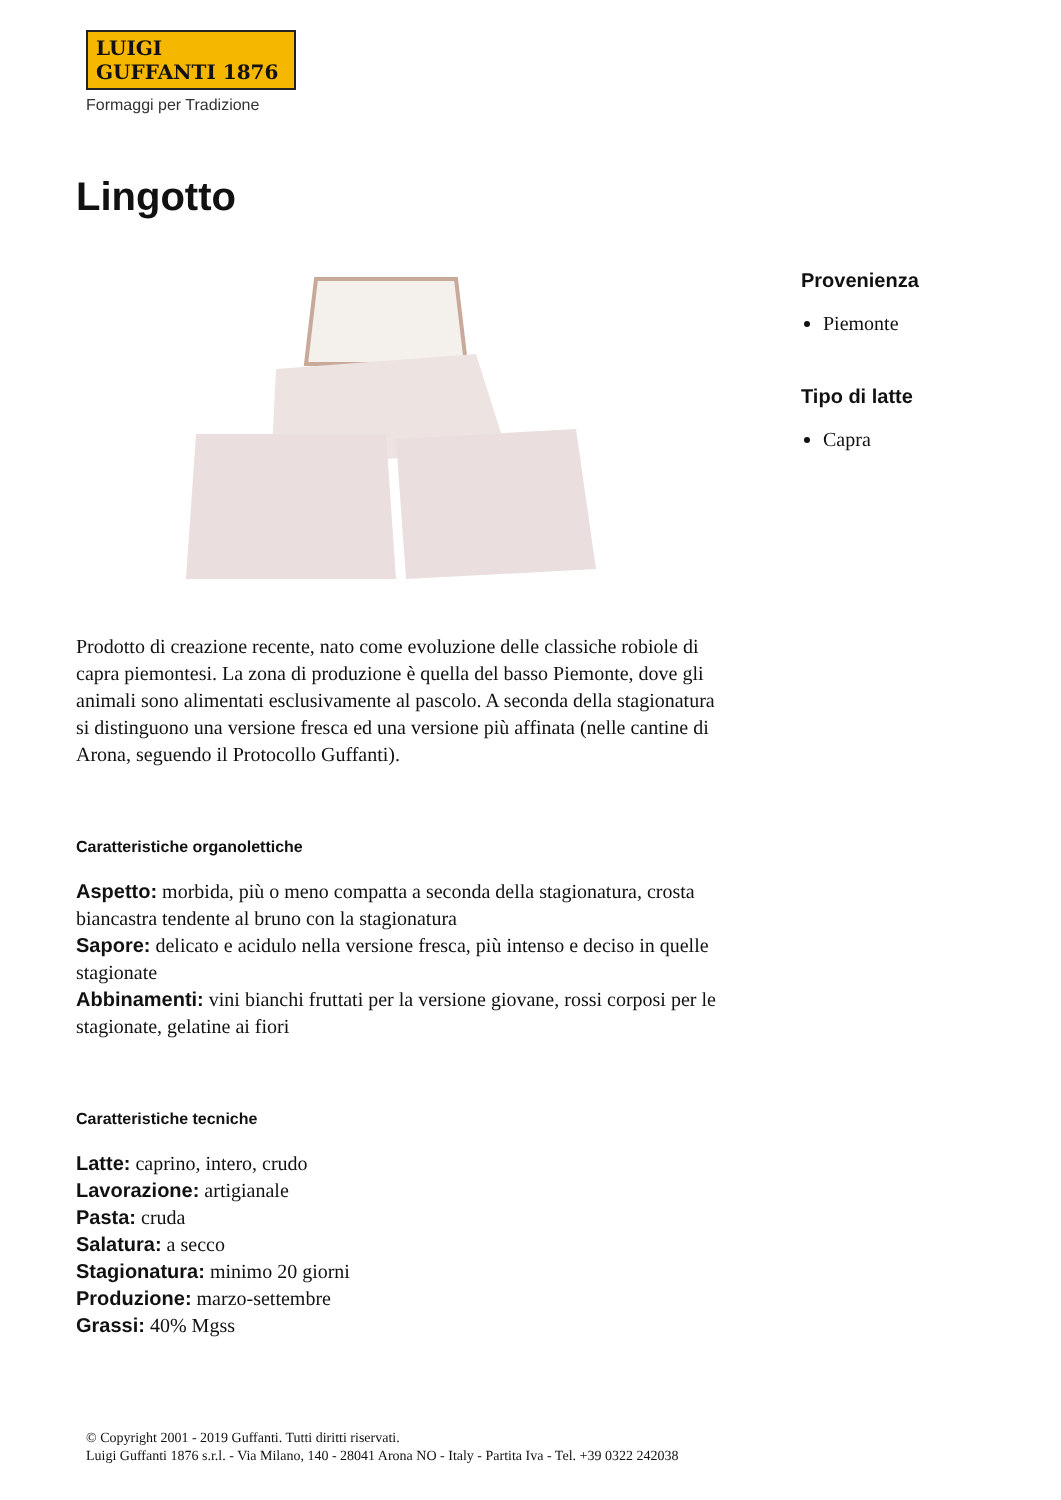LUIGI GUFFANTI 1876
Formaggi per Tradizione
Lingotto
Prodotto di creazione recente, nato come evoluzione delle classiche robiole di capra piemontesi. La zona di produzione è quella del basso Piemonte, dove gli animali sono alimentati esclusivamente al pascolo. A seconda della stagionatura si distinguono una versione fresca ed una versione più affinata (nelle cantine di Arona, seguendo il Protocollo Guffanti).
Caratteristiche organolettiche
Aspetto: morbida, più o meno compatta a seconda della stagionatura, crosta biancastra tendente al bruno con la stagionatura
Sapore: delicato e acidulo nella versione fresca, più intenso e deciso in quelle stagionate
Abbinamenti: vini bianchi fruttati per la versione giovane, rossi corposi per le stagionate, gelatine ai fiori
Caratteristiche tecniche
Latte: caprino, intero, crudo
Lavorazione: artigianale
Pasta: cruda
Salatura: a secco
Stagionatura: minimo 20 giorni
Produzione: marzo-settembre
Grassi: 40% Mgss
Provenienza
Piemonte
Tipo di latte
Capra
© Copyright 2001 - 2019 Guffanti. Tutti diritti riservati.
Luigi Guffanti 1876 s.r.l. - Via Milano, 140 - 28041 Arona NO - Italy - Partita Iva - Tel. +39 0322 242038